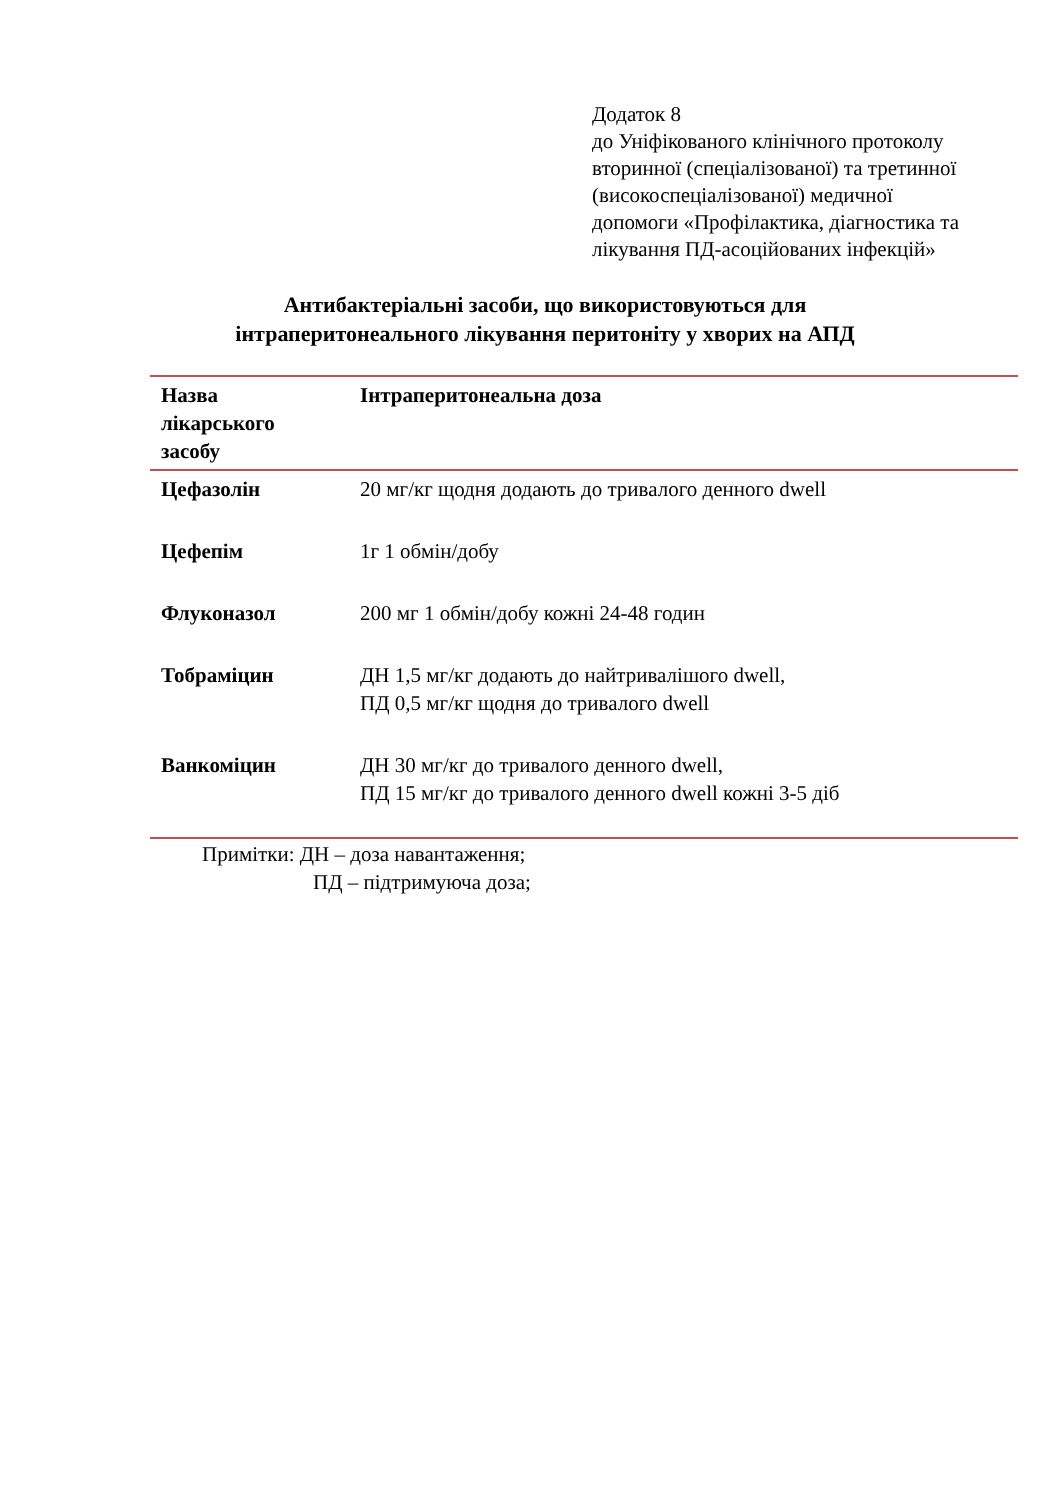Додаток 8
до Уніфікованого клінічного протоколу
вторинної (спеціалізованої) та третинної
(високоспеціалізованої) медичної
допомоги «Профілактика, діагностика та
лікування ПД-асоційованих інфекцій»
Антибактеріальні засоби, що використовуються для
інтраперитонеального лікування перитоніту у хворих на АПД
| Назва лікарського засобу | Інтраперитонеальна доза |
| --- | --- |
| Цефазолін | 20 мг/кг щодня додають до тривалого денного dwell |
| Цефепім | 1г 1 обмін/добу |
| Флуконазол | 200 мг 1 обмін/добу кожні 24-48 годин |
| Тобраміцин | ДН 1,5 мг/кг додають до найтривалішого dwell, ПД 0,5 мг/кг щодня до тривалого dwell |
| Ванкоміцин | ДН 30 мг/кг до тривалого денного dwell, ПД 15 мг/кг до тривалого денного dwell кожні 3-5 діб |
Примітки: ДН – доза навантаження;
ПД – підтримуюча доза;